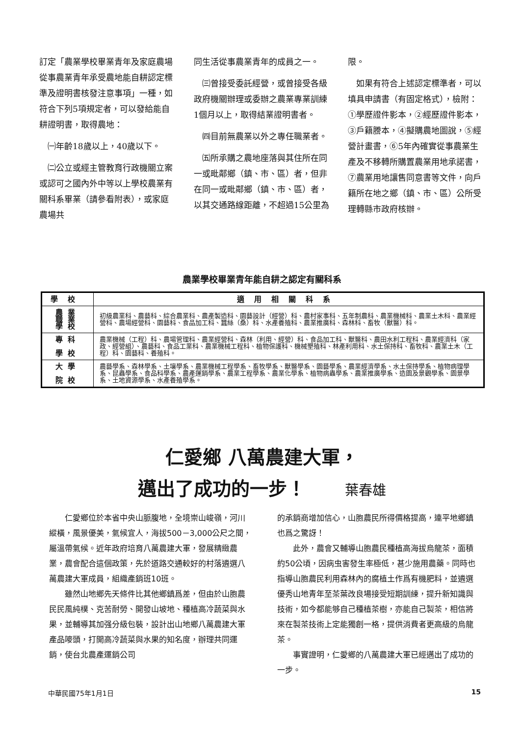訂定「農業學校畢業青年及家庭農場從事農業青年承受農地能自耕認定標準及證明書核發注意事項」一種，如符合下列5項規定者，可以發給能自耕證明書，取得農地：
　㈠年齡18歲以上，40歲以下。
　㈡公立或經主管教育行政機關立案或認可之國內外中等以上學校農業有關科系畢業（請參看附表），或家庭農場共
同生活從事農業青年的成員之一。
　㈢曾接受委託經營，或曾接受各級政府機關辦理或委辦之農業專業訓練1個月以上，取得結業證明書者。
　㈣目前無農業以外之專任職業者。
　㈤所承購之農地座落與其住所在同一或毗鄰鄉（鎮、市、區）者，但非在同一或毗鄰鄉（鎮、市、區）者，以其交通路線距離，不超過15公里為
限。
　如果有符合上述認定標準者，可以填具申請書（有固定格式），檢附：①學歷證件影本，②經歷證件影本，③戶籍謄本，④擬購農地圖說，⑤經營計畫書，⑥5年內確實從事農業生產及不移轉所購置農業用地承諾書，⑦農業用地讓售同意書等文件，向戶籍所在地之鄉（鎮、市、區）公所受理轉縣市政府核辦。
農業學校畢業青年能自耕之認定有關科系
| 學校 | 適用相關科系 |
| --- | --- |
| 農業 職業 學校 | 初級農業科、農藝科、綜合農業科、農產製造科、園藝設計（經營）科、農村家事科、五年制農科、農業機械科、農業土木科、農業經營科、農場經營科、園藝科、食品加工科、蠶絲（桑）科、水產養殖科、農業推廣科、森林科、畜牧（獸醫）科。 |
| 專科 學校 | 農業機械（工程）科、農場管理科、農業經營科、森林（利用、經營）科、食品加工科、獸醫科、農田水利工程科、農業經濟科（家政、經營組）、農藝科、食品工業科、農業機械工程科、植物保護科、機械墾殖科、林產利用科、水土保持科、畜牧科、農業土木（工程）科、園藝科、養殖科。 |
| 大學 院校 | 農藝學系、森林學系、土壤學系、農業機械工程學系、畜牧學系、獸醫學系、園藝學系、農業經濟學系、水土保持學系、植物病理學系、昆蟲學系、食品科學系、農產運銷學系、農業工程學系、農業化學系、植物病蟲學系、農業推廣學系、造園及景觀學系、園景學系、土地資源學系、水產養殖學系。 |
仁愛鄉 八萬農建大軍，
邁出了成功的一步！ 葉春雄
仁愛鄉位於本省中央山脈腹地，全境崇山峻嶺，河川縱橫，風景優美，氣候宜人，海拔500－3,000公尺之間，屬溫帶氣候。近年政府培育八萬農建大軍，發展精緻農業，農會配合這個政策，先於道路交通較好的村落遴選八萬農建大軍成員，組織產銷班10班。
雖然山地鄉先天條件比其他鄉鎮爲差，但由於山胞農民民風純樸、克苦耐勞、開發山坡地、種植高冷蔬菜與水果，並輔導其加强分級包裝，設計出山地鄉八萬農建大軍產品嘜頭，打開高冷蔬菜與水果的知名度，辦理共同運銷，使台北農產運銷公司
的承銷商增加信心，山胞農民所得價格提高，連平地鄉鎮也爲之驚訝！
此外，農會又輔導山胞農民種植高海拔烏龍茶，面積約50公頃，因病虫害發生率極低，甚少施用農藥。同時也指導山胞農民利用森林內的腐植土作爲有機肥料，並遴選優秀山地青年至茶葉改良場接受短期訓練，提升新知識與技術，如今都能够自己種植茶樹，亦能自己製茶，相信將來在製茶技術上定能獨創一格，提供消費者更高級的烏龍茶。
事實證明，仁愛鄉的八萬農建大軍已經邁出了成功的一步。
中華民國75年1月1日 15